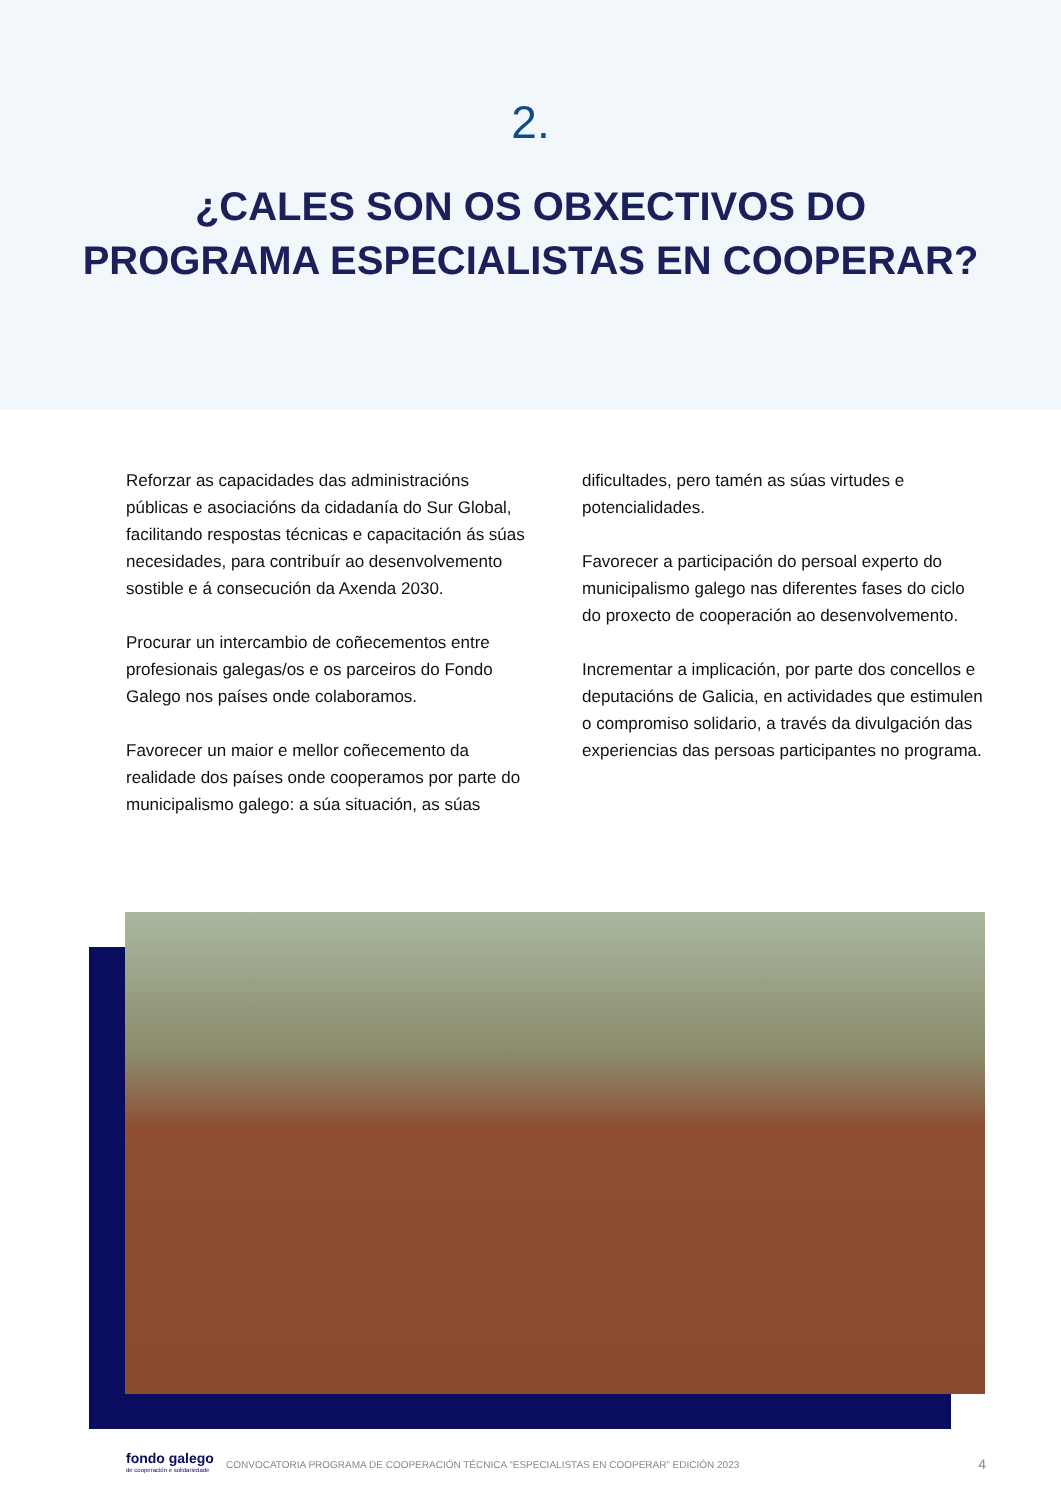2.
¿CALES SON OS OBXECTIVOS DO
PROGRAMA ESPECIALISTAS EN COOPERAR?
Reforzar as capacidades das administracións públicas e asociacións da cidadanía do Sur Global, facilitando respostas técnicas e capacitación ás súas necesidades, para contribuír ao desenvolvemento sostible e á consecución da Axenda 2030.
Procurar un intercambio de coñecementos entre profesionais galegas/os e os parceiros do Fondo Galego nos países onde colaboramos.
Favorecer un maior e mellor coñecemento da realidade dos países onde cooperamos por parte do municipalismo galego: a súa situación, as súas
dificultades, pero tamén as súas virtudes e potencialidades.
Favorecer a participación do persoal experto do municipalismo galego nas diferentes fases do ciclo do proxecto de cooperación ao desenvolvemento.
Incrementar a implicación, por parte dos concellos e deputacións de Galicia, en actividades que estimulen o compromiso solidario, a través da divulgación das experiencias das persoas participantes no programa.
fondo galego
de cooperación e solidariedade
CONVOCATORIA PROGRAMA DE COOPERACIÓN TÉCNICA “ESPECIALISTAS EN COOPERAR” EDICIÓN 2023 4